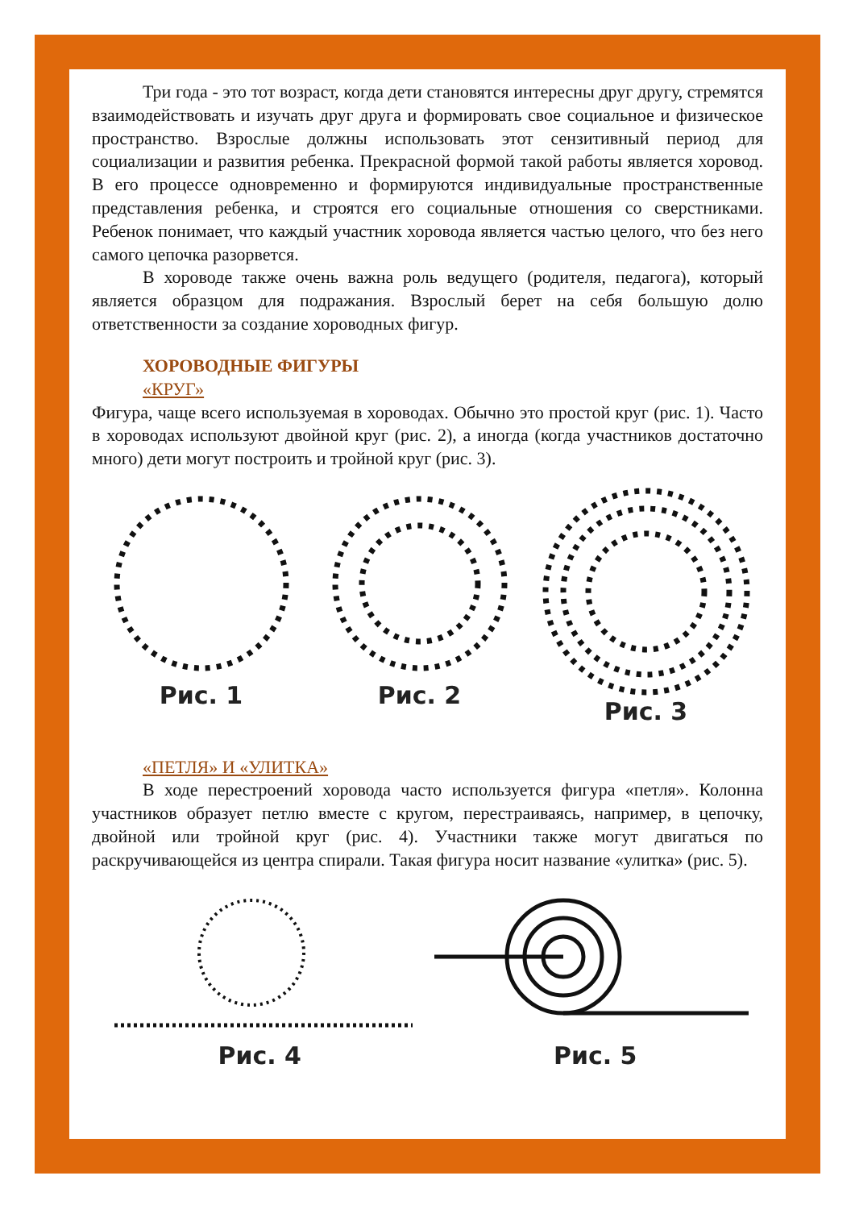Три года - это тот возраст, когда дети становятся интересны друг другу, стремятся взаимодействовать и изучать друг друга и формировать свое социальное и физическое пространство. Взрослые должны использовать этот сензитивный период для социализации и развития ребенка. Прекрасной формой такой работы является хоровод. В его процессе одновременно и формируются индивидуальные пространственные представления ребенка, и строятся его социальные отношения со сверстниками. Ребенок понимает, что каждый участник хоровода является частью целого, что без него самого цепочка разорвется.
В хороводе также очень важна роль ведущего (родителя, педагога), который является образцом для подражания. Взрослый берет на себя большую долю ответственности за создание хороводных фигур.
ХОРОВОДНЫЕ ФИГУРЫ
«КРУГ»
Фигура, чаще всего используемая в хороводах. Обычно это простой круг (рис. 1). Часто в хороводах используют двойной круг (рис. 2), а иногда (когда участников достаточно много) дети могут построить и тройной круг (рис. 3).
Рис. 1 Рис. 2 Рис. 3
«ПЕТЛЯ» И «УЛИТКА»
В ходе перестроений хоровода часто используется фигура «петля». Колонна участников образует петлю вместе с кругом, перестраиваясь, например, в цепочку, двойной или тройной круг (рис. 4). Участники также могут двигаться по раскручивающейся из центра спирали. Такая фигура носит название «улитка» (рис. 5).
Рис. 4 Рис. 5